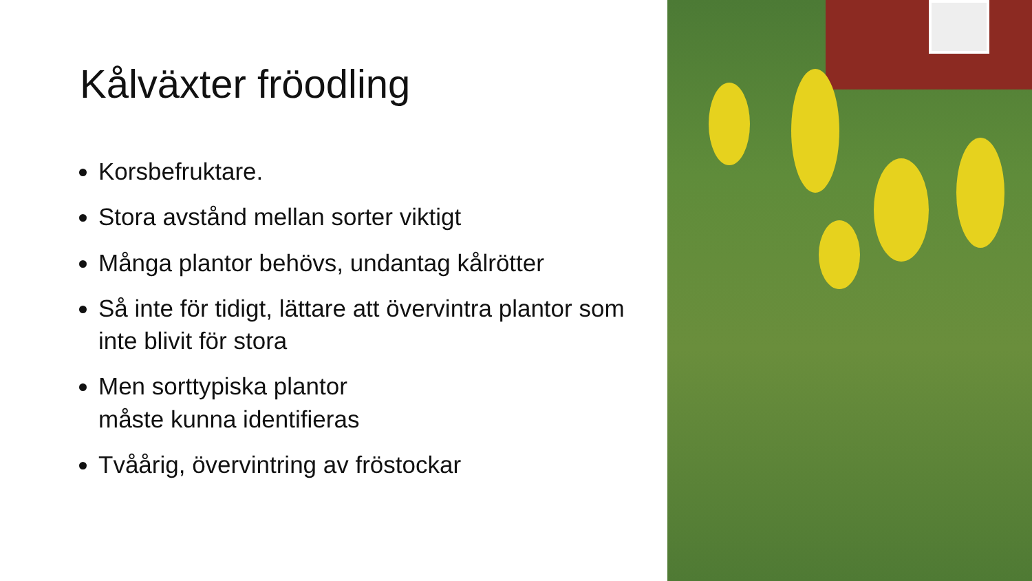Kålväxter fröodling
Korsbefruktare.
Stora avstånd mellan sorter viktigt
Många plantor behövs, undantag kålrötter
Så inte för tidigt, lättare att övervintra plantor som inte blivit för stora
Men sorttypiska plantor
måste kunna identifieras
Tvåårig, övervintring av fröstockar